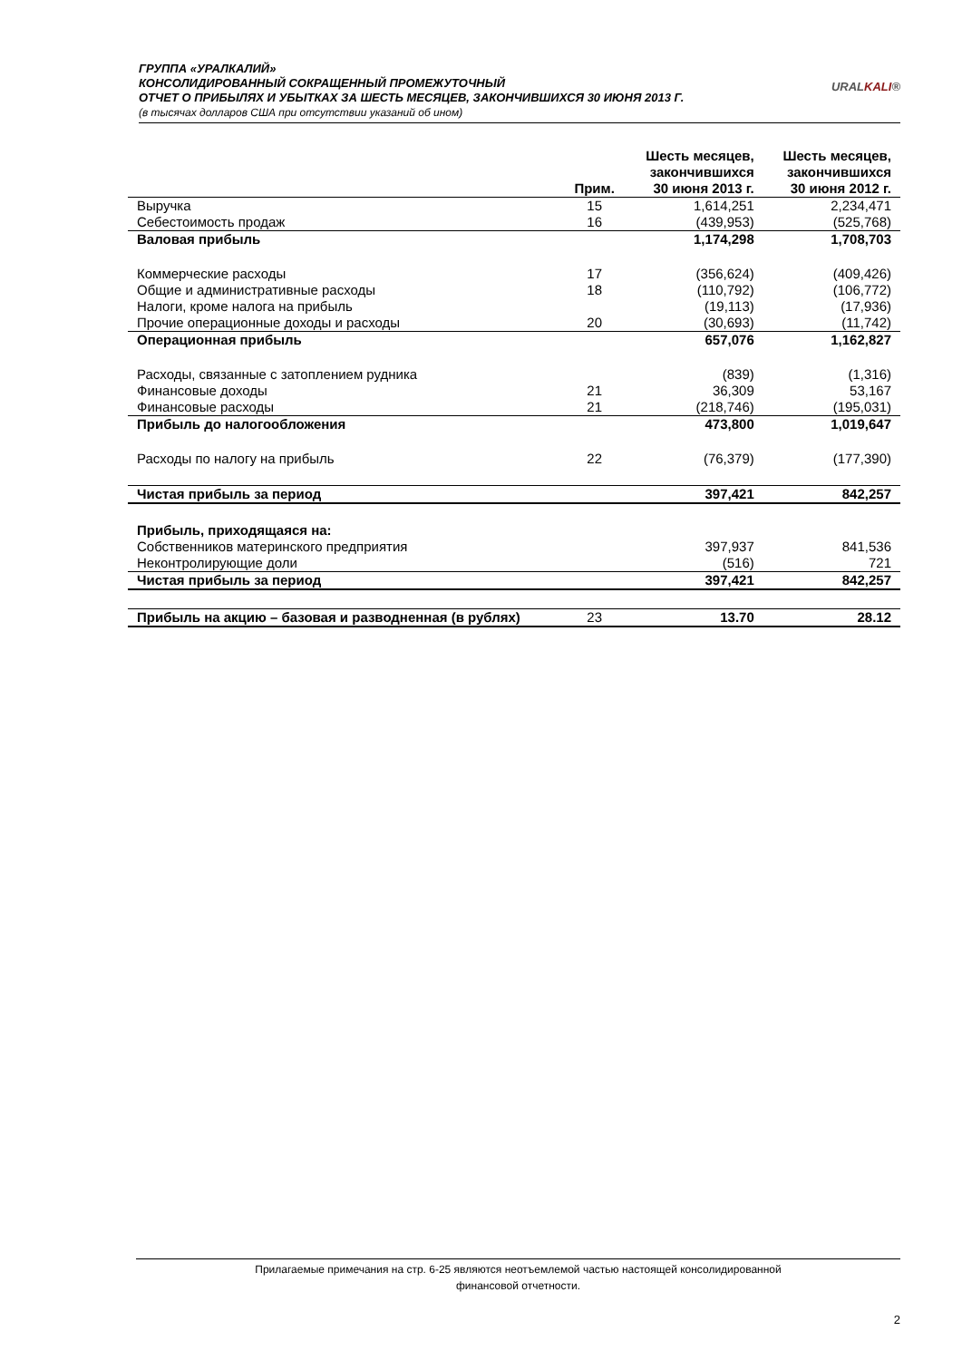ГРУППА «УРАЛКАЛИЙ»
КОНСОЛИДИРОВАННЫЙ СОКРАЩЕННЫЙ ПРОМЕЖУТОЧНЫЙ
ОТЧЕТ О ПРИБЫЛЯХ И УБЫТКАХ ЗА ШЕСТЬ МЕСЯЦЕВ, ЗАКОНЧИВШИХСЯ 30 ИЮНЯ 2013 Г.
(в тысячах долларов США при отсутствии указаний об ином)
URALKALI®
| | Прим. | Шесть месяцев, закончившихся 30 июня 2013 г. | Шесть месяцев, закончившихся 30 июня 2012 г. |
| --- | --- | --- | --- |
| Выручка | 15 | 1,614,251 | 2,234,471 |
| Себестоимость продаж | 16 | (439,953) | (525,768) |
| Валовая прибыль | | 1,174,298 | 1,708,703 |
| Коммерческие расходы | 17 | (356,624) | (409,426) |
| Общие и административные расходы | 18 | (110,792) | (106,772) |
| Налоги, кроме налога на прибыль | | (19,113) | (17,936) |
| Прочие операционные доходы и расходы | 20 | (30,693) | (11,742) |
| Операционная прибыль | | 657,076 | 1,162,827 |
| Расходы, связанные с затоплением рудника | | (839) | (1,316) |
| Финансовые доходы | 21 | 36,309 | 53,167 |
| Финансовые расходы | 21 | (218,746) | (195,031) |
| Прибыль до налогообложения | | 473,800 | 1,019,647 |
| Расходы по налогу на прибыль | 22 | (76,379) | (177,390) |
| Чистая прибыль за период | | 397,421 | 842,257 |
| Прибыль, приходящаяся на: | | | |
| Собственников материнского предприятия | | 397,937 | 841,536 |
| Неконтролирующие доли | | (516) | 721 |
| Чистая прибыль за период | | 397,421 | 842,257 |
| Прибыль на акцию – базовая и разводненная (в рублях) | 23 | 13.70 | 28.12 |
Прилагаемые примечания на стр. 6-25 являются неотъемлемой частью настоящей консолидированной
финансовой отчетности.
2